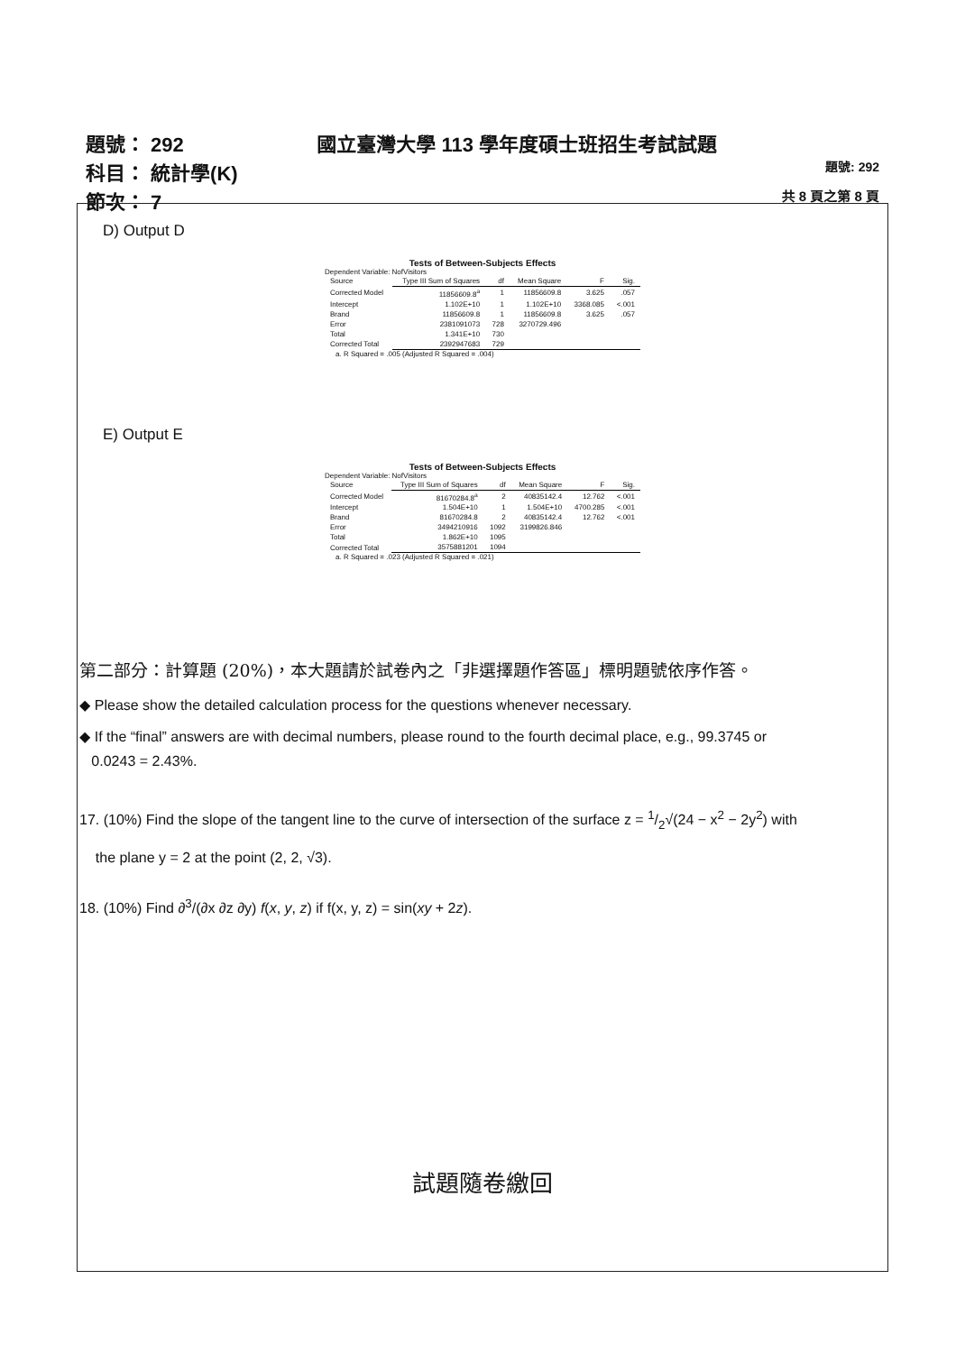題號： 292 國立臺灣大學 113 學年度碩士班招生考試試題
科目： 統計學(K) 題號: 292
節次： 7 共 8 頁之第 8 頁
D) Output D
Tests of Between-Subjects Effects
Dependent Variable: NofVisitors
| Source | Type III Sum of Squares | df | Mean Square | F | Sig. |
| Corrected Model | 11856609.8<sup>a</sup> | 1 | 11856609.8 | 3.625 | .057 |
| Intercept | 1.102E+10 | 1 | 1.102E+10 | 3368.085 | <.001 |
| Brand | 11856609.8 | 1 | 11856609.8 | 3.625 | .057 |
| Error | 2381091073 | 728 | 3270729.496 | | |
| Total | 1.341E+10 | 730 | | | |
| Corrected Total | 2392947683 | 729 | | | |
a. R Squared = .005 (Adjusted R Squared = .004)
E) Output E
Tests of Between-Subjects Effects
Dependent Variable: NofVisitors
| Source | Type III Sum of Squares | df | Mean Square | F | Sig. |
| Corrected Model | 81670284.8<sup>a</sup> | 2 | 40835142.4 | 12.762 | <.001 |
| Intercept | 1.504E+10 | 1 | 1.504E+10 | 4700.285 | <.001 |
| Brand | 81670284.8 | 2 | 40835142.4 | 12.762 | <.001 |
| Error | 3494210916 | 1092 | 3199826.846 | | |
| Total | 1.862E+10 | 1095 | | | |
| Corrected Total | 3575881201 | 1094 | | | |
a. R Squared = .023 (Adjusted R Squared = .021)
第二部分：計算題 (20%)，本大題請於試卷內之「非選擇題作答區」標明題號依序作答。
◆ Please show the detailed calculation process for the questions whenever necessary.
◆ If the “final” answers are with decimal numbers, please round to the fourth decimal place, e.g., 99.3745 or
0.0243 = 2.43%.
17. (10%) Find the slope of the tangent line to the curve of intersection of the surface z = 1/2√(24 − x<sup>2</sup> − 2y<sup>2</sup>) with
the plane y = 2 at the point (2, 2, √3).
18. (10%) Find ∂<sup>3</sup>/(∂x ∂z ∂y) f(x, y, z) if f(x, y, z) = sin(xy + 2z).
試題隨卷繳回